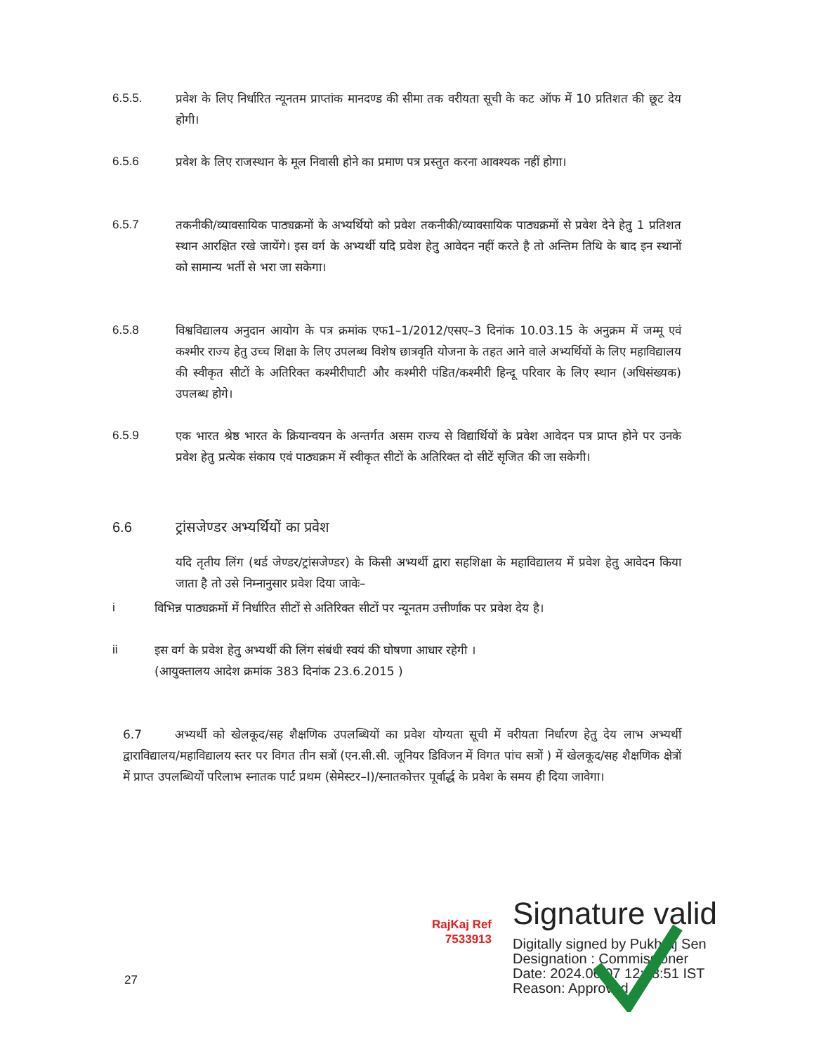6.5.5. प्रवेश के लिए निर्धारित न्यूनतम प्राप्तांक मानदण्ड की सीमा तक वरीयता सूची के कट ऑफ में 10 प्रतिशत की छूट देय होगी।
6.5.6 प्रवेश के लिए राजस्थान के मूल निवासी होने का प्रमाण पत्र प्रस्तुत करना आवश्यक नहीं होगा।
6.5.7 तकनीकी/व्यावसायिक पाठ्यक्रमों के अभ्यर्थियो को प्रवेश तकनीकी/व्यावसायिक पाठ्यक्रमों से प्रवेश देने हेतु 1 प्रतिशत स्थान आरक्षित रखे जायेंगे। इस वर्ग के अभ्यर्थी यदि प्रवेश हेतु आवेदन नहीं करते है तो अन्तिम तिथि के बाद इन स्थानों को सामान्य भर्ती से भरा जा सकेगा।
6.5.8 विश्वविद्यालय अनुदान आयोग के पत्र क्रमांक एफ1–1/2012/एसए–3 दिनांक 10.03.15 के अनुक्रम में जम्मू एवं कश्मीर राज्य हेतु उच्च शिक्षा के लिए उपलब्ध विशेष छात्रवृति योजना के तहत आने वाले अभ्यर्थियों के लिए महाविद्यालय की स्वीकृत सीटों के अतिरिक्त कश्मीरीघाटी और कश्मीरी पंडित/कश्मीरी हिन्दू परिवार के लिए स्थान (अधिसंख्यक) उपलब्ध होगे।
6.5.9 एक भारत श्रेष्ठ भारत के क्रियान्वयन के अन्तर्गत असम राज्य से विद्यार्थियों के प्रवेश आवेदन पत्र प्राप्त होने पर उनके प्रवेश हेतु प्रत्येक संकाय एवं पाठ्यक्रम में स्वीकृत सीटों के अतिरिक्त दो सीटें सृजित की जा सकेगी।
6.6 ट्रांसजेण्डर अभ्यर्थियों का प्रवेश
यदि तृतीय लिंग (थर्ड जेण्डर/ट्रांसजेण्डर) के किसी अभ्यर्थी द्वारा सहशिक्षा के महाविद्यालय में प्रवेश हेतु आवेदन किया जाता है तो उसे निम्नानुसार प्रवेश दिया जावेः–
i विभिन्न पाठ्यक्रमों में निर्धारित सीटों से अतिरिक्त सीटों पर न्यूनतम उत्तीर्णांक पर प्रवेश देय है।
ii इस वर्ग के प्रवेश हेतु अभ्यर्थी की लिंग संबंधी स्वयं की घोषणा आधार रहेगी ।
(आयुक्तालय आदेश क्रमांक 383 दिनांक 23.6.2015 )
6.7 अभ्यर्थी को खेलकूद/सह शैक्षणिक उपलब्धियों का प्रवेश योग्यता सूची में वरीयता निर्धारण हेतु देय लाभ अभ्यर्थी द्वाराविद्यालय/महाविद्यालय स्तर पर विगत तीन सत्रों (एन.सी.सी. जूनियर डिविजन में विगत पांच सत्रों ) में खेलकूद/सह शैक्षणिक क्षेत्रों में प्राप्त उपलब्धियों परिलाभ स्नातक पार्ट प्रथम (सेमेस्टर–I)/स्नातकोत्तर पूर्वार्द्ध के प्रवेश के समय ही दिया जावेगा।
RajKaj Ref
7533913
Signature valid
Digitally signed by Pukhraj Sen
Designation : Commissioner
Date: 2024.06.07 12:58:51 IST
Reason: Approved
27